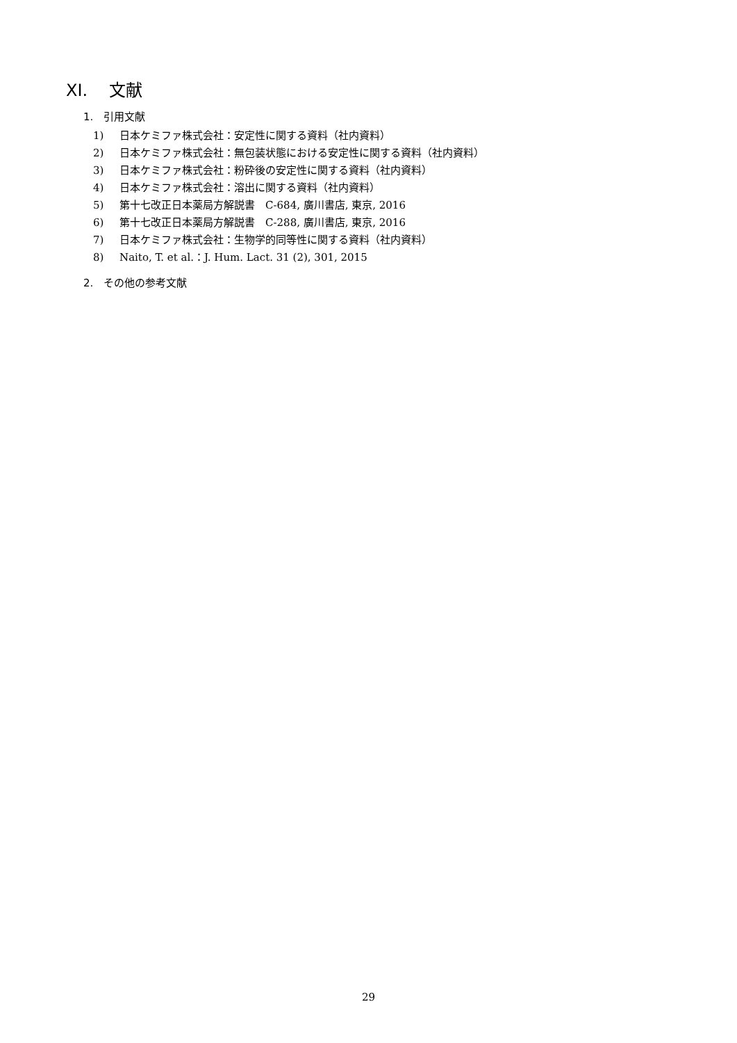XI. 文献
1. 引用文献
1) 日本ケミファ株式会社：安定性に関する資料（社内資料）
2) 日本ケミファ株式会社：無包装状態における安定性に関する資料（社内資料）
3) 日本ケミファ株式会社：粉砕後の安定性に関する資料（社内資料）
4) 日本ケミファ株式会社：溶出に関する資料（社内資料）
5) 第十七改正日本薬局方解説書　C-684, 廣川書店, 東京, 2016
6) 第十七改正日本薬局方解説書　C-288, 廣川書店, 東京, 2016
7) 日本ケミファ株式会社：生物学的同等性に関する資料（社内資料）
8) Naito, T. et al.：J. Hum. Lact. 31 (2), 301, 2015
2. その他の参考文献
29